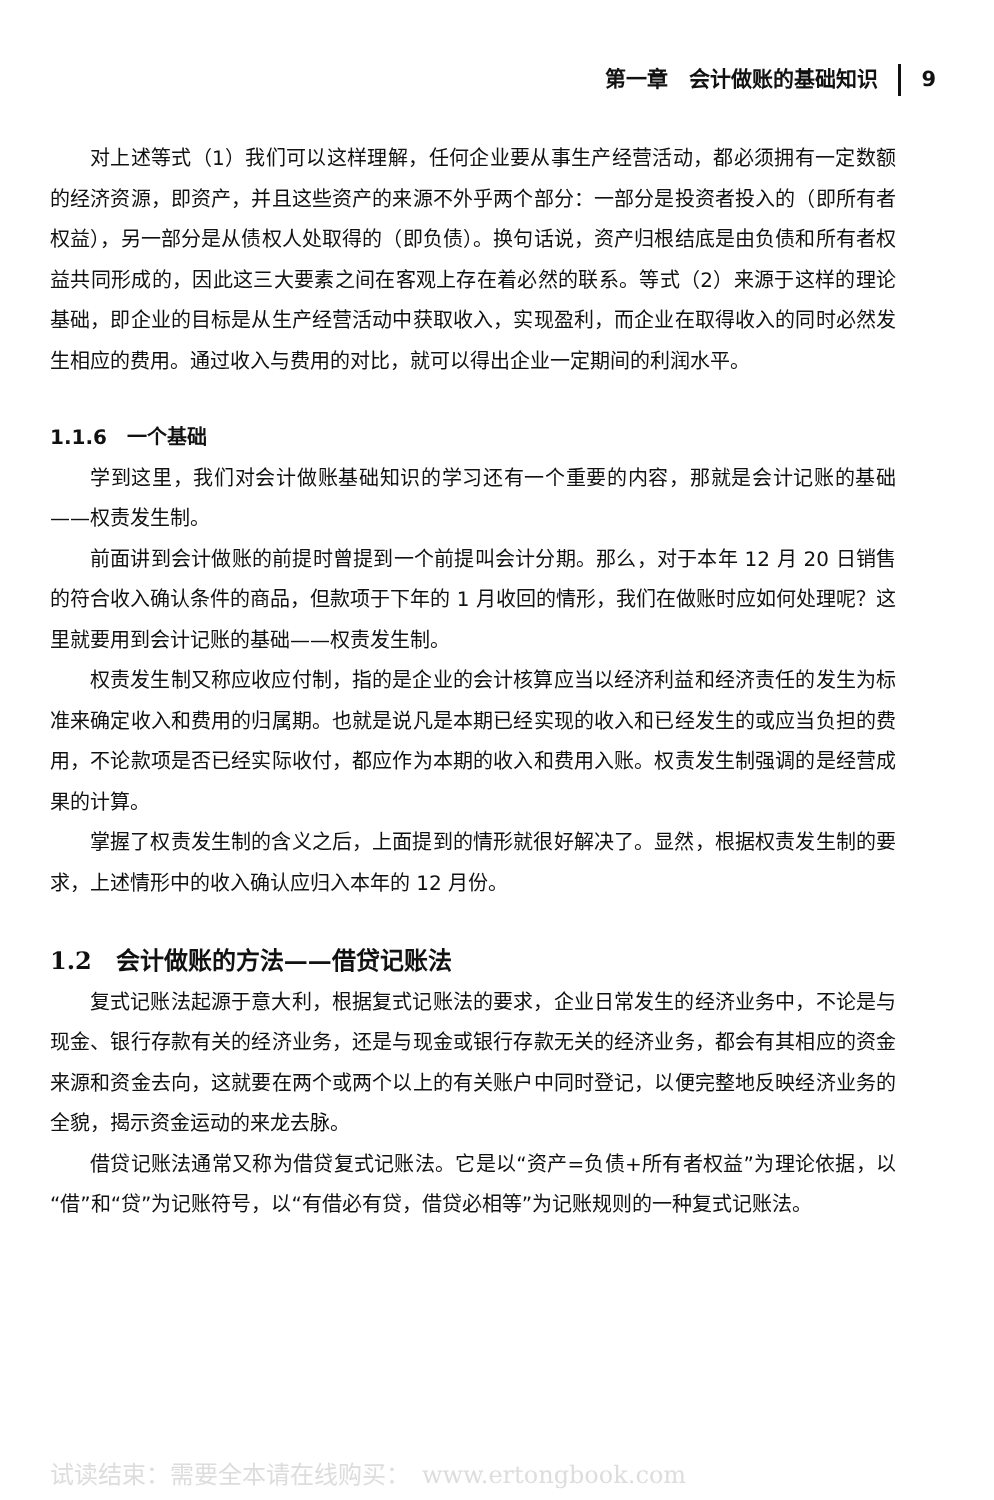第一章　会计做账的基础知识 9
对上述等式（1）我们可以这样理解，任何企业要从事生产经营活动，都必须拥有一定数额的经济资源，即资产，并且这些资产的来源不外乎两个部分：一部分是投资者投入的（即所有者权益），另一部分是从债权人处取得的（即负债）。换句话说，资产归根结底是由负债和所有者权益共同形成的，因此这三大要素之间在客观上存在着必然的联系。等式（2）来源于这样的理论基础，即企业的目标是从生产经营活动中获取收入，实现盈利，而企业在取得收入的同时必然发生相应的费用。通过收入与费用的对比，就可以得出企业一定期间的利润水平。
1.1.6　一个基础
学到这里，我们对会计做账基础知识的学习还有一个重要的内容，那就是会计记账的基础——权责发生制。
前面讲到会计做账的前提时曾提到一个前提叫会计分期。那么，对于本年 12 月 20 日销售的符合收入确认条件的商品，但款项于下年的 1 月收回的情形，我们在做账时应如何处理呢？这里就要用到会计记账的基础——权责发生制。
权责发生制又称应收应付制，指的是企业的会计核算应当以经济利益和经济责任的发生为标准来确定收入和费用的归属期。也就是说凡是本期已经实现的收入和已经发生的或应当负担的费用，不论款项是否已经实际收付，都应作为本期的收入和费用入账。权责发生制强调的是经营成果的计算。
掌握了权责发生制的含义之后，上面提到的情形就很好解决了。显然，根据权责发生制的要求，上述情形中的收入确认应归入本年的 12 月份。
1.2　会计做账的方法——借贷记账法
复式记账法起源于意大利，根据复式记账法的要求，企业日常发生的经济业务中，不论是与现金、银行存款有关的经济业务，还是与现金或银行存款无关的经济业务，都会有其相应的资金来源和资金去向，这就要在两个或两个以上的有关账户中同时登记，以便完整地反映经济业务的全貌，揭示资金运动的来龙去脉。
借贷记账法通常又称为借贷复式记账法。它是以“资产=负债+所有者权益”为理论依据，以“借”和“贷”为记账符号，以“有借必有贷，借贷必相等”为记账规则的一种复式记账法。
试读结束：需要全本请在线购买：　www.ertongbook.com